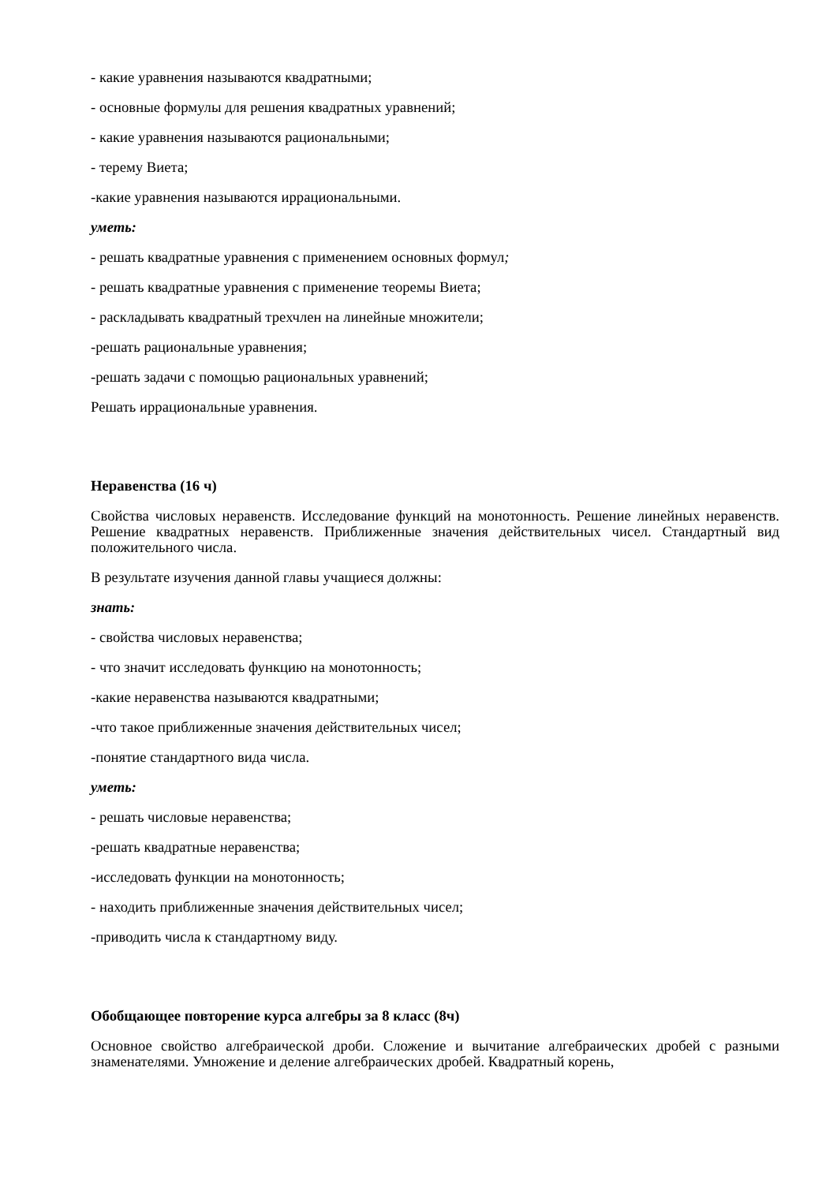- какие уравнения называются квадратными;
- основные формулы для решения квадратных уравнений;
- какие уравнения называются рациональными;
- терему Виета;
-какие уравнения называются иррациональными.
уметь:
- решать квадратные уравнения с применением основных формул;
- решать квадратные уравнения с применение теоремы Виета;
- раскладывать квадратный трехчлен на линейные множители;
-решать рациональные уравнения;
-решать задачи с помощью рациональных уравнений;
Решать иррациональные уравнения.
Неравенства (16 ч)
Свойства числовых неравенств. Исследование функций на монотонность. Решение линейных неравенств. Решение квадратных неравенств. Приближенные значения действительных чисел. Стандартный вид положительного числа.
В результате изучения данной главы учащиеся должны:
знать:
- свойства числовых неравенства;
- что значит исследовать функцию на монотонность;
-какие неравенства называются квадратными;
-что такое приближенные значения действительных чисел;
-понятие стандартного вида числа.
уметь:
- решать числовые неравенства;
-решать квадратные неравенства;
-исследовать функции на монотонность;
- находить приближенные значения действительных чисел;
-приводить числа к стандартному виду.
Обобщающее повторение курса алгебры за 8 класс (8ч)
Основное свойство алгебраической дроби. Сложение и вычитание алгебраических дробей с разными знаменателями. Умножение и деление алгебраических дробей. Квадратный корень,